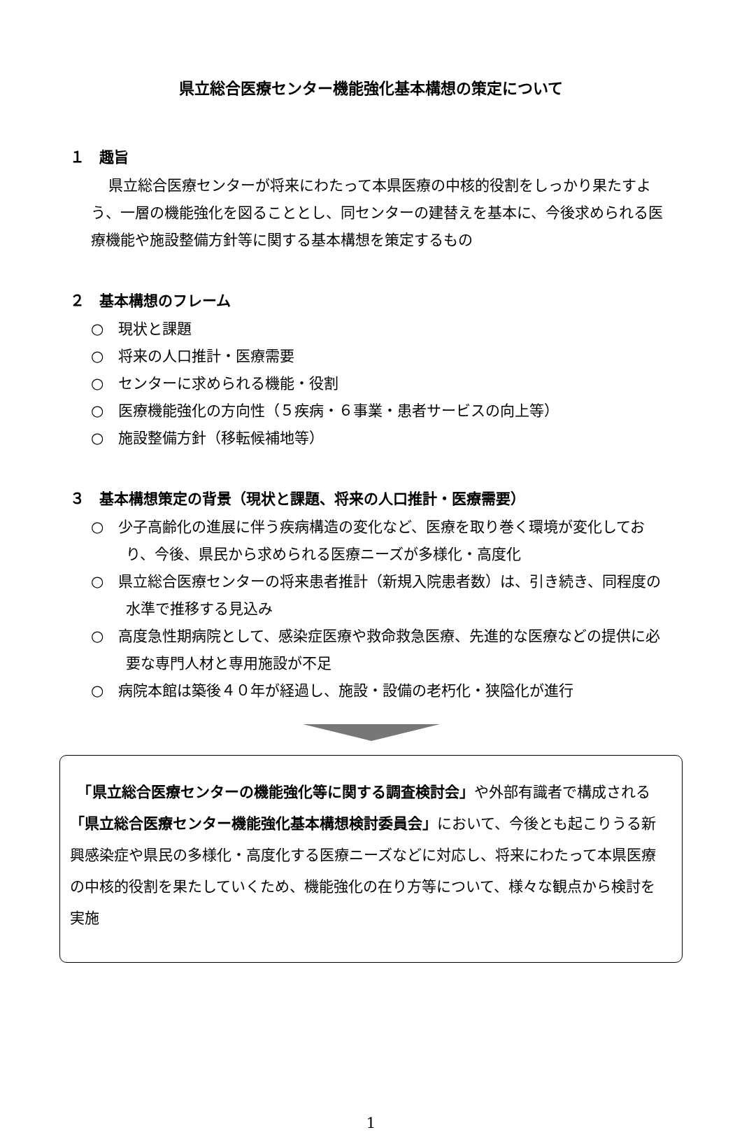県立総合医療センター機能強化基本構想の策定について
１　趣旨
県立総合医療センターが将来にわたって本県医療の中核的役割をしっかり果たすよう、一層の機能強化を図ることとし、同センターの建替えを基本に、今後求められる医療機能や施設整備方針等に関する基本構想を策定するもの
２　基本構想のフレーム
○　現状と課題
○　将来の人口推計・医療需要
○　センターに求められる機能・役割
○　医療機能強化の方向性（５疾病・６事業・患者サービスの向上等）
○　施設整備方針（移転候補地等）
３　基本構想策定の背景（現状と課題、将来の人口推計・医療需要）
○　少子高齢化の進展に伴う疾病構造の変化など、医療を取り巻く環境が変化しており、今後、県民から求められる医療ニーズが多様化・高度化
○　県立総合医療センターの将来患者推計（新規入院患者数）は、引き続き、同程度の水準で推移する見込み
○　高度急性期病院として、感染症医療や救命救急医療、先進的な医療などの提供に必要な専門人材と専用施設が不足
○　病院本館は築後４０年が経過し、施設・設備の老朽化・狭隘化が進行
　「県立総合医療センターの機能強化等に関する調査検討会」や外部有識者で構成される「県立総合医療センター機能強化基本構想検討委員会」において、今後とも起こりうる新興感染症や県民の多様化・高度化する医療ニーズなどに対応し、将来にわたって本県医療の中核的役割を果たしていくため、機能強化の在り方等について、様々な観点から検討を実施
1